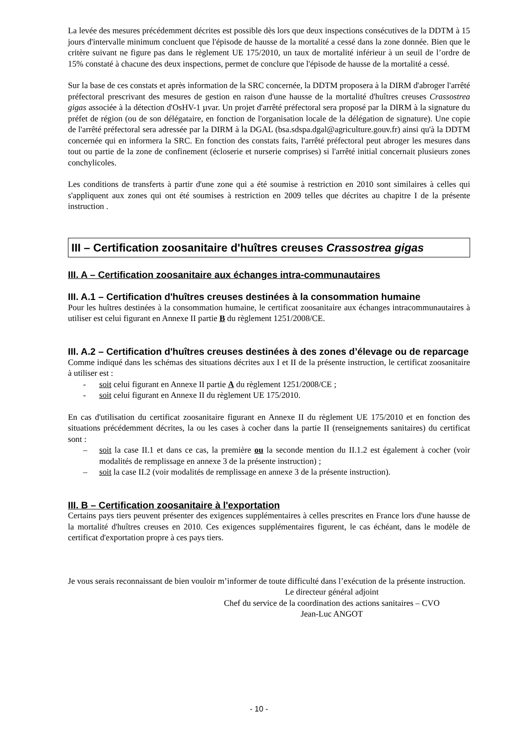La levée des mesures précédemment décrites est possible dès lors que deux inspections consécutives de la DDTM à 15 jours d'intervalle minimum concluent que l'épisode de hausse de la mortalité a cessé dans la zone donnée. Bien que le critère suivant ne figure pas dans le règlement UE 175/2010, un taux de mortalité inférieur à un seuil de l’ordre de 15% constaté à chacune des deux inspections, permet de conclure que l'épisode de hausse de la mortalité a cessé.
Sur la base de ces constats et après information de la SRC concernée, la DDTM proposera à la DIRM d'abroger l'arrêté préfectoral prescrivant des mesures de gestion en raison d'une hausse de la mortalité d'huîtres creuses Crassostrea gigas associée à la détection d'OsHV-1 µvar. Un projet d'arrêté préfectoral sera proposé par la DIRM à la signature du préfet de région (ou de son délégataire, en fonction de l'organisation locale de la délégation de signature). Une copie de l'arrêté préfectoral sera adressée par la DIRM à la DGAL (bsa.sdspa.dgal@agriculture.gouv.fr) ainsi qu'à la DDTM concernée qui en informera la SRC. En fonction des constats faits, l'arrêté préfectoral peut abroger les mesures dans tout ou partie de la zone de confinement (écloserie et nurserie comprises) si l'arrêté initial concernait plusieurs zones conchylicoles.
Les conditions de transferts à partir d'une zone qui a été soumise à restriction en 2010 sont similaires à celles qui s'appliquent aux zones qui ont été soumises à restriction en 2009 telles que décrites au chapitre I de la présente instruction .
III – Certification zoosanitaire d'huîtres creuses Crassostrea gigas
III. A – Certification zoosanitaire aux échanges intra-communautaires
III. A.1 – Certification d'huîtres creuses destinées à la consommation humaine
Pour les huîtres destinées à la consommation humaine, le certificat zoosanitaire aux échanges intracommunautaires à utiliser est celui figurant en Annexe II partie B du règlement 1251/2008/CE.
III. A.2 – Certification d'huîtres creuses destinées à des zones d’élevage ou de reparcage
Comme indiqué dans les schémas des situations décrites aux I et II de la présente instruction, le certificat zoosanitaire à utiliser est :
- soit celui figurant en Annexe II partie A du règlement 1251/2008/CE ;
- soit celui figurant en Annexe II du règlement UE 175/2010.
En cas d'utilisation du certificat zoosanitaire figurant en Annexe II du règlement UE 175/2010 et en fonction des situations précédemment décrites, la ou les cases à cocher dans la partie II (renseignements sanitaires) du certificat sont :
– soit la case II.1 et dans ce cas, la première ou la seconde mention du II.1.2 est également à cocher (voir modalités de remplissage en annexe 3 de la présente instruction) ;
– soit la case II.2 (voir modalités de remplissage en annexe 3 de la présente instruction).
III. B – Certification zoosanitaire à l'exportation
Certains pays tiers peuvent présenter des exigences supplémentaires à celles prescrites en France lors d'une hausse de la mortalité d'huîtres creuses en 2010. Ces exigences supplémentaires figurent, le cas échéant, dans le modèle de certificat d'exportation propre à ces pays tiers.
Je vous serais reconnaissant de bien vouloir m’informer de toute difficulté dans l’exécution de la présente instruction.
Le directeur général adjoint
Chef du service de la coordination des actions sanitaires – CVO
Jean-Luc ANGOT
- 10 -